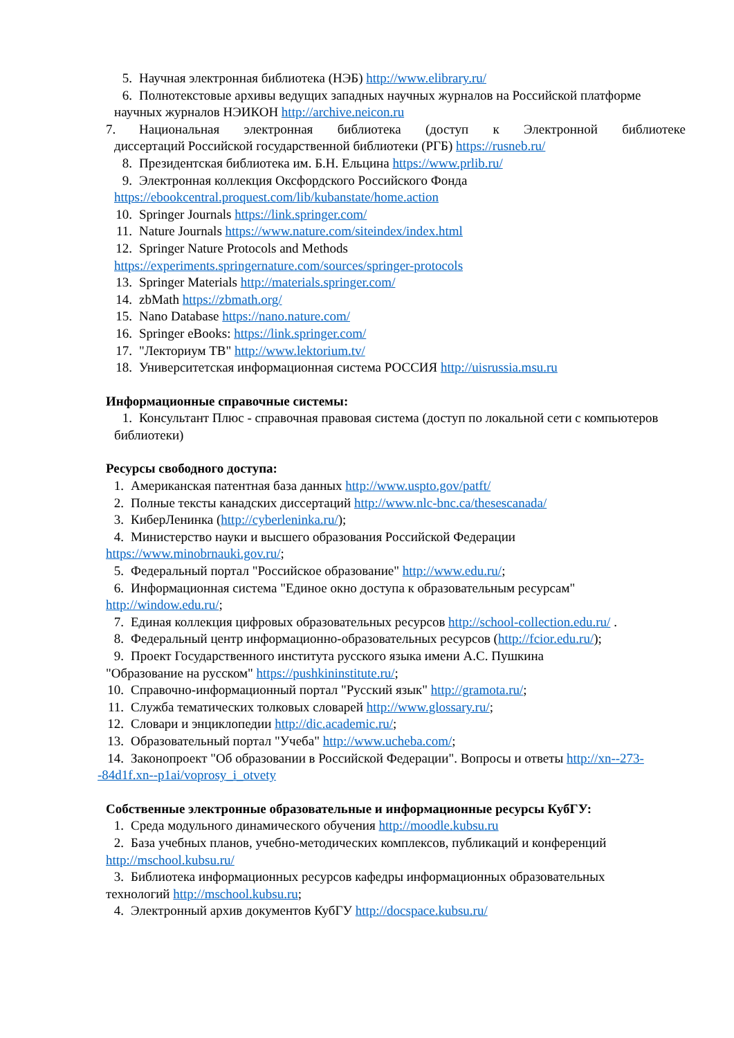5. Научная электронная библиотека (НЭБ) http://www.elibrary.ru/
6. Полнотекстовые архивы ведущих западных научных журналов на Российской платформе научных журналов НЭИКОН http://archive.neicon.ru
7. Национальная электронная библиотека (доступ к Электронной библиотеке
диссертаций Российской государственной библиотеки (РГБ) https://rusneb.ru/
8. Президентская библиотека им. Б.Н. Ельцина https://www.prlib.ru/
9. Электронная коллекция Оксфордского Российского Фонда
https://ebookcentral.proquest.com/lib/kubanstate/home.action
10. Springer Journals https://link.springer.com/
11. Nature Journals https://www.nature.com/siteindex/index.html
12. Springer Nature Protocols and Methods
https://experiments.springernature.com/sources/springer-protocols
13. Springer Materials http://materials.springer.com/
14. zbMath https://zbmath.org/
15. Nano Database https://nano.nature.com/
16. Springer eBooks: https://link.springer.com/
17. "Лекториум ТВ" http://www.lektorium.tv/
18. Университетская информационная система РОССИЯ http://uisrussia.msu.ru
Информационные справочные системы:
1. Консультант Плюс - справочная правовая система (доступ по локальной сети с компьютеров библиотеки)
Ресурсы свободного доступа:
1. Американская патентная база данных http://www.uspto.gov/patft/
2. Полные тексты канадских диссертаций http://www.nlc-bnc.ca/thesescanada/
3. КиберЛенинка (http://cyberleninka.ru/);
4. Министерство науки и высшего образования Российской Федерации
https://www.minobrnauki.gov.ru/;
5. Федеральный портал "Российское образование" http://www.edu.ru/;
6. Информационная система "Единое окно доступа к образовательным ресурсам"
http://window.edu.ru/;
7. Единая коллекция цифровых образовательных ресурсов http://school-collection.edu.ru/ .
8. Федеральный центр информационно-образовательных ресурсов (http://fcior.edu.ru/);
9. Проект Государственного института русского языка имени А.С. Пушкина
"Образование на русском" https://pushkininstitute.ru/;
10. Справочно-информационный портал "Русский язык" http://gramota.ru/;
11. Служба тематических толковых словарей http://www.glossary.ru/;
12. Словари и энциклопедии http://dic.academic.ru/;
13. Образовательный портал "Учеба" http://www.ucheba.com/;
14. Законопроект "Об образовании в Российской Федерации". Вопросы и ответы http://xn--273--84d1f.xn--p1ai/voprosy_i_otvety
Собственные электронные образовательные и информационные ресурсы КубГУ:
1. Среда модульного динамического обучения http://moodle.kubsu.ru
2. База учебных планов, учебно-методических комплексов, публикаций и конференций
http://mschool.kubsu.ru/
3. Библиотека информационных ресурсов кафедры информационных образовательных
технологий http://mschool.kubsu.ru;
4. Электронный архив документов КубГУ http://docspace.kubsu.ru/